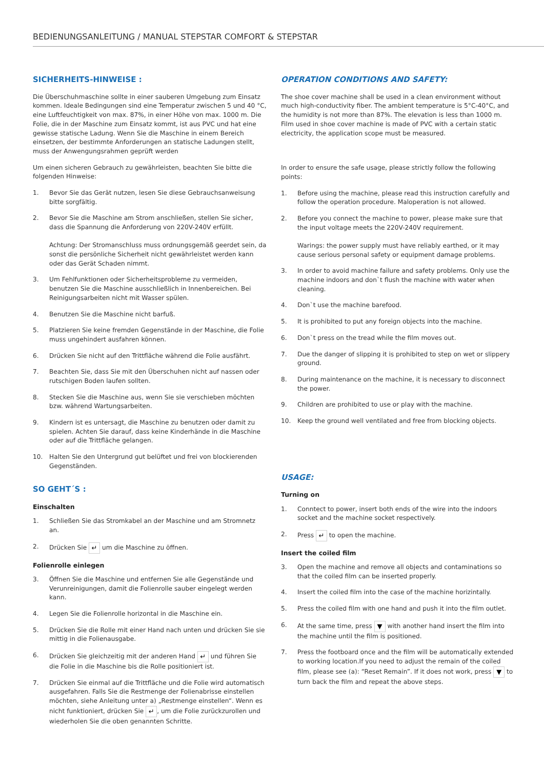BEDIENUNGSANLEITUNG / MANUAL STEPSTAR COMFORT & STEPSTAR
SICHERHEITS-HINWEISE :
Die Überschuhmaschine sollte in einer sauberen Umgebung zum Einsatz kommen. Ideale Bedingungen sind eine Temperatur zwischen 5 und 40 °C, eine Luftfeuchtigkeit von max. 87%, in einer Höhe von max. 1000 m. Die Folie, die in der Maschine zum Einsatz kommt, ist aus PVC und hat eine gewisse statische Ladung. Wenn Sie die Maschine in einem Bereich einsetzen, der bestimmte Anforderungen an statische Ladungen stellt, muss der Anwengungsrahmen geprüft werden
Um einen sicheren Gebrauch zu gewährleisten, beachten Sie bitte die folgenden Hinweise:
1. Bevor Sie das Gerät nutzen, lesen Sie diese Gebrauchsanweisung bitte sorgfältig.
2. Bevor Sie die Maschine am Strom anschließen, stellen Sie sicher, dass die Spannung die Anforderung von 220V-240V erfüllt.
Achtung: Der Stromanschluss muss ordnungsgemäß geerdet sein, da sonst die persönliche Sicherheit nicht gewährleistet werden kann oder das Gerät Schaden nimmt.
3. Um Fehlfunktionen oder Sicherheitsprobleme zu vermeiden, benutzen Sie die Maschine ausschließlich in Innenbereichen. Bei Reinigungsarbeiten nicht mit Wasser spülen.
4. Benutzen Sie die Maschine nicht barfuß.
5. Platzieren Sie keine fremden Gegenstände in der Maschine, die Folie muss ungehindert ausfahren können.
6. Drücken Sie nicht auf den Trittfläche während die Folie ausfährt.
7. Beachten Sie, dass Sie mit den Überschuhen nicht auf nassen oder rutschigen Boden laufen sollten.
8. Stecken Sie die Maschine aus, wenn Sie sie verschieben möchten bzw. während Wartungsarbeiten.
9. Kindern ist es untersagt, die Maschine zu benutzen oder damit zu spielen. Achten Sie darauf, dass keine Kinderhände in die Maschine oder auf die Trittfläche gelangen.
10. Halten Sie den Untergrund gut belüftet und frei von blockierenden Gegenständen.
SO GEHT´S :
Einschalten
1. Schließen Sie das Stromkabel an der Maschine und am Stromnetz an.
2. Drücken Sie ↵ um die Maschine zu öffnen.
Folienrolle einlegen
3. Öffnen Sie die Maschine und entfernen Sie alle Gegenstände und Verunreinigungen, damit die Folienrolle sauber eingelegt werden kann.
4. Legen Sie die Folienrolle horizontal in die Maschine ein.
5. Drücken Sie die Rolle mit einer Hand nach unten und drücken Sie sie mittig in die Folienausgabe.
6. Drücken Sie gleichzeitig mit der anderen Hand ↵ und führen Sie die Folie in die Maschine bis die Rolle positioniert ist.
7. Drücken Sie einmal auf die Trittfläche und die Folie wird automatisch ausgefahren. Falls Sie die Restmenge der Folienabrisse einstellen möchten, siehe Anleitung unter a) „Restmenge einstellen“. Wenn es nicht funktioniert, drücken Sie ↵, um die Folie zurückzurollen und wiederholen Sie die oben genannten Schritte.
OPERATION CONDITIONS AND SAFETY:
The shoe cover machine shall be used in a clean environment without much high-conductivity fiber. The ambient temperature is 5°C-40°C, and the humidity is not more than 87%. The elevation is less than 1000 m. Film used in shoe cover machine is made of PVC with a certain static electricity, the application scope must be measured.
In order to ensure the safe usage, please strictly follow the following points:
1. Before using the machine, please read this instruction carefully and follow the operation procedure. Maloperation is not allowed.
2. Before you connect the machine to power, please make sure that the input voltage meets the 220V-240V requirement.
Warings: the power supply must have reliably earthed, or it may cause serious personal safety or equipment damage problems.
3. In order to avoid machine failure and safety problems. Only use the machine indoors and don`t flush the machine with water when cleaning.
4. Don`t use the machine barefood.
5. It is prohibited to put any foreign objects into the machine.
6. Don`t press on the tread while the film moves out.
7. Due the danger of slipping it is prohibited to step on wet or slippery ground.
8. During maintenance on the machine, it is necessary to disconnect the power.
9. Children are prohibited to use or play with the machine.
10. Keep the ground well ventilated and free from blocking objects.
USAGE:
Turning on
1. Conntect to power, insert both ends of the wire into the indoors socket and the machine socket respectively.
2. Press ↵ to open the machine.
Insert the coiled film
3. Open the machine and remove all objects and contaminations so that the coiled film can be inserted properly.
4. Insert the coiled film into the case of the machine horizintally.
5. Press the coiled film with one hand and push it into the film outlet.
6. At the same time, press ▼ with another hand insert the film into the machine until the film is positioned.
7. Press the footboard once and the film will be automatically extended to working location.If you need to adjust the remain of the coiled film, please see (a): “Reset Remain”. If it does not work, press ▼ to turn back the film and repeat the above steps.